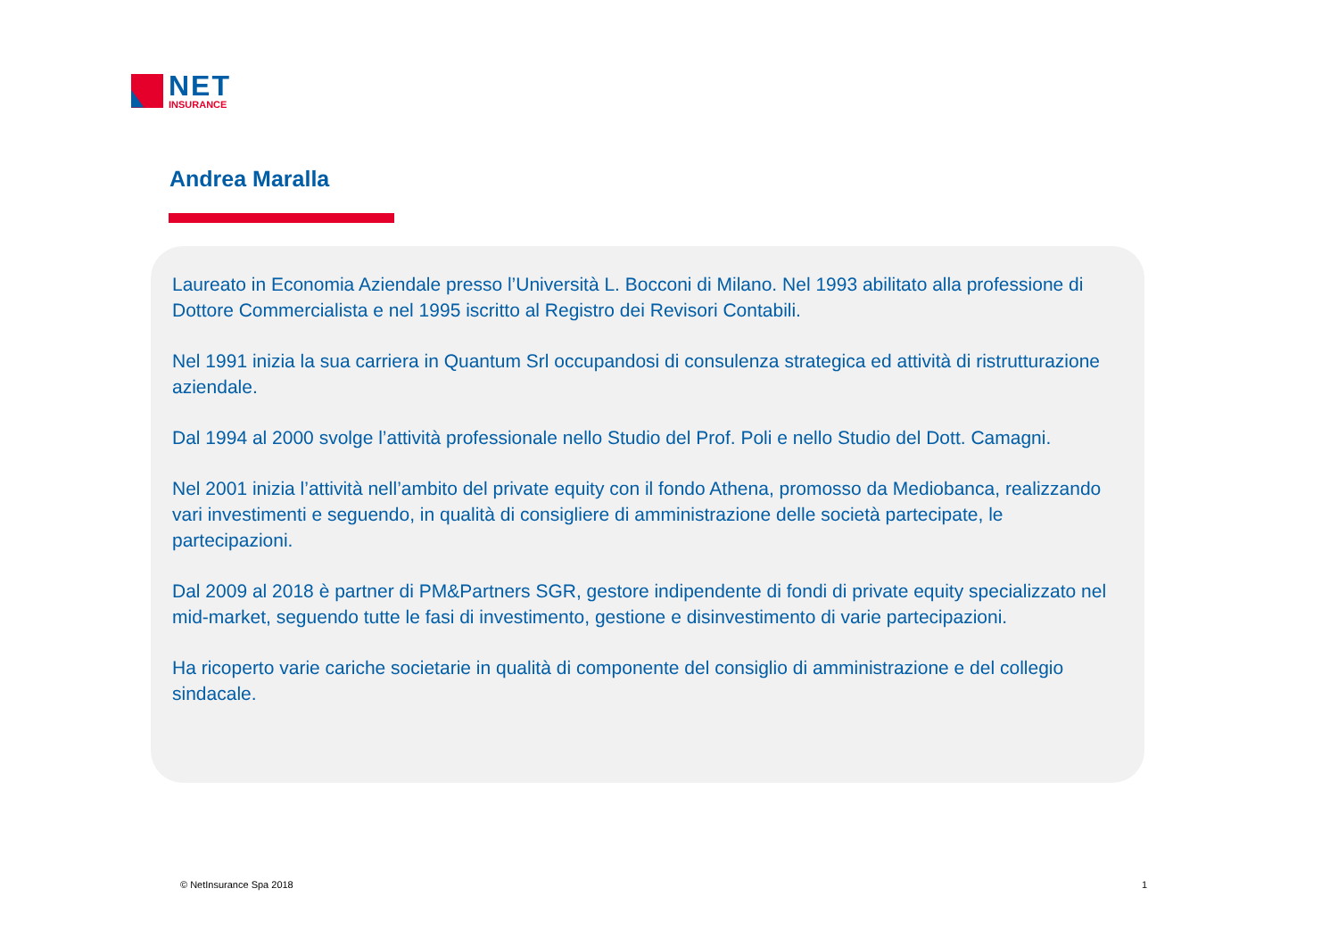NET
INSURANCE
Andrea Maralla
Laureato in Economia Aziendale presso l’Università L. Bocconi di Milano. Nel 1993 abilitato alla professione di Dottore Commercialista e nel 1995 iscritto al Registro dei Revisori Contabili.
Nel 1991 inizia la sua carriera in Quantum Srl occupandosi di consulenza strategica ed attività di ristrutturazione aziendale.
Dal 1994 al 2000 svolge l’attività professionale nello Studio del Prof. Poli e nello Studio del Dott. Camagni.
Nel 2001 inizia l’attività nell’ambito del private equity con il fondo Athena, promosso da Mediobanca, realizzando vari investimenti e seguendo, in qualità di consigliere di amministrazione delle società partecipate, le partecipazioni.
Dal 2009 al 2018 è partner di PM&Partners SGR, gestore indipendente di fondi di private equity specializzato nel mid-market, seguendo tutte le fasi di investimento, gestione e disinvestimento di varie partecipazioni.
Ha ricoperto varie cariche societarie in qualità di componente del consiglio di amministrazione e del collegio sindacale.
© NetInsurance Spa 2018 1